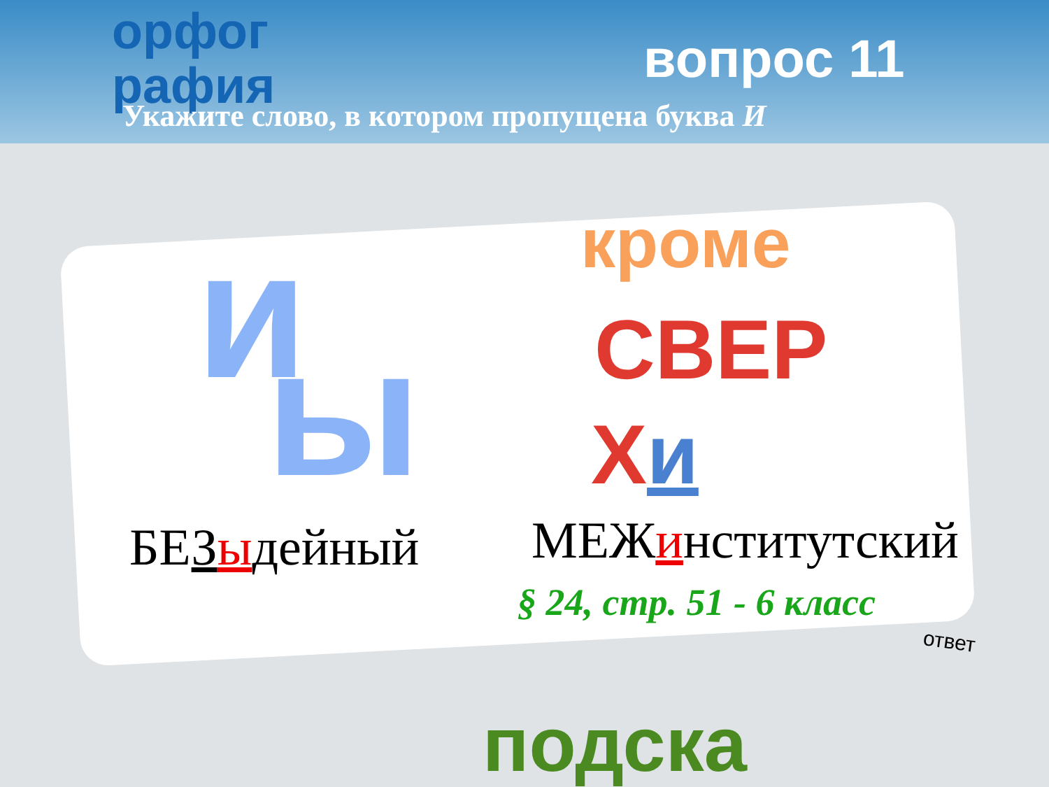орфог
рафия
вопрос 11
Укажите слово, в котором пропущена буква И
и ы
кроме
СВЕР
Хи
БЕЗыдейный МЕЖинститутский
§ 24, стр. 51 - 6 класс
подска
ответ